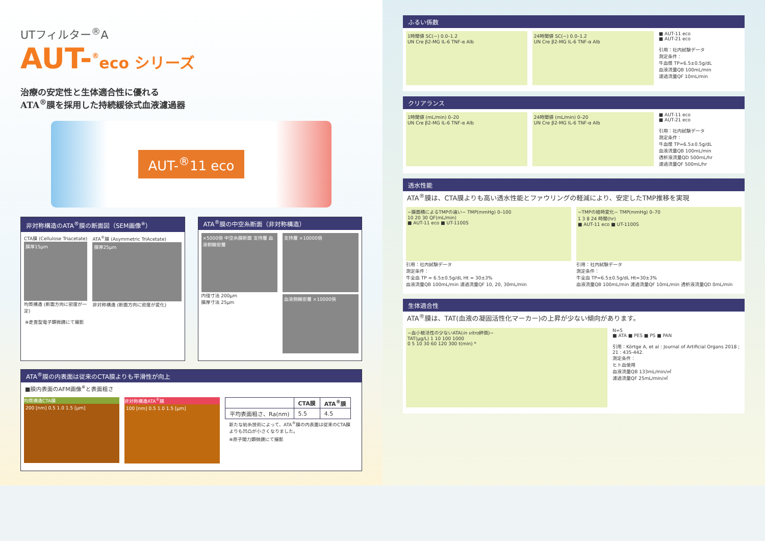UTフィルター<sup>®</sup>A
AUT-<sup>®</sup>eco シリーズ
治療の安定性と生体適合性に優れる
ATA<sup>®</sup>膜を採用した持続緩徐式血液濾過器
AUT-<sup>®</sup>11 eco
非対称構造のATA<sup>®</sup>膜の断面図（SEM画像<sup>※</sup>）
CTA膜 (Cellulose Triacetate)
膜厚15μm
均質構造 (断面方向に密度が一定)
ATA<sup>®</sup>膜 (Asymmetric TriAcetate)
膜厚25μm
非対称構造 (断面方向に密度が変化)
※走査型電子顕微鏡にて撮影
ATA<sup>®</sup>膜の中空糸断面（非対称構造）
×5000倍 中空糸膜断面 支持層 血液側緻密層
内径寸法 200μm
膜厚寸法 25μm
支持層 ×10000倍
血液側緻密層 ×10000倍
ATA<sup>®</sup>膜の内表面は従来のCTA膜よりも平滑性が向上
■膜内表面のAFM画像<sup>※</sup>と表面粗さ
均質構造CTA膜
200 [nm] 0.5 1.0 1.5 [μm]
非対称構造ATA<sup>®</sup>膜
100 [nm] 0.5 1.0 1.5 [μm]
| | CTA膜 | ATA<sup>®</sup>膜 |
| --- | --- | --- |
| 平均表面粗さ、Ra(nm) | 5.5 | 4.5 |
新たな紡糸技術によって、ATA<sup>®</sup>膜の内表面は従来のCTA膜よりも凹凸が小さくなりました。
※原子間力顕微鏡にて撮影
ふるい係数
1時間値 SC(−) 0.0–1.2
UN Cre β2-MG IL-6 TNF-α Alb
24時間値 SC(−) 0.0–1.2
UN Cre β2-MG IL-6 TNF-α Alb
■ AUT-11 eco
■ AUT-21 eco
引用：社内試験データ
測定条件：
牛血漿 TP=6.5±0.5g/dL
血液流量QB 100mL/min
濾過流量QF 10mL/min
クリアランス
1時間値 (mL/min) 0–20
UN Cre β2-MG IL-6 TNF-α Alb
24時間値 (mL/min) 0–20
UN Cre β2-MG IL-6 TNF-α Alb
■ AUT-11 eco
■ AUT-21 eco
引用：社内試験データ
測定条件：
牛血漿 TP=6.5±0.5g/dL
血液流量QB 100mL/min
透析液流量QD 500mL/hr
濾過流量QF 500mL/hr
透水性能
ATA<sup>®</sup>膜は、CTA膜よりも高い透水性能とファウリングの軽減により、安定したTMP推移を実現
−膜面積によるTMPの違い− TMP(mmHg) 0–100
10 20 30 QF(mL/min)
■ AUT-11 eco ■ UT-1100S
引用：社内試験データ
測定条件：
牛全血 TP = 6.5±0.5g/dL Ht = 30±3%
血液流量QB 100mL/min 濾過流量QF 10, 20, 30mL/min
−TMPの経時変化− TMP(mmHg) 0–70
1 3 8 24 時間(hr)
■ AUT-11 eco ■ UT-1100S
引用：社内試験データ
測定条件：
牛全血 TP=6.5±0.5g/dL Ht=30±3%
血液流量QB 100mL/min 濾過流量QF 10mL/min 透析液流量QD 0mL/min
生体適合性
ATA<sup>®</sup>膜は、TAT(血液の凝固活性化マーカー)の上昇が少ない傾向があります。
−血小板活性の少ないATA(in vitro評価)−
TAT(μg/L) 1 10 100 1000
0 5 10 30 60 120 300 t(min) *
N=5
■ ATA ■ PES ■ PS ■ PAN
引用：Körtge A, et al : Journal of Artificial Organs 2018 ; 21 : 435-442.
測定条件：
ヒト血使用
血液流量QB 133mL/min/㎡
濾過流量QF 25mL/min/㎡